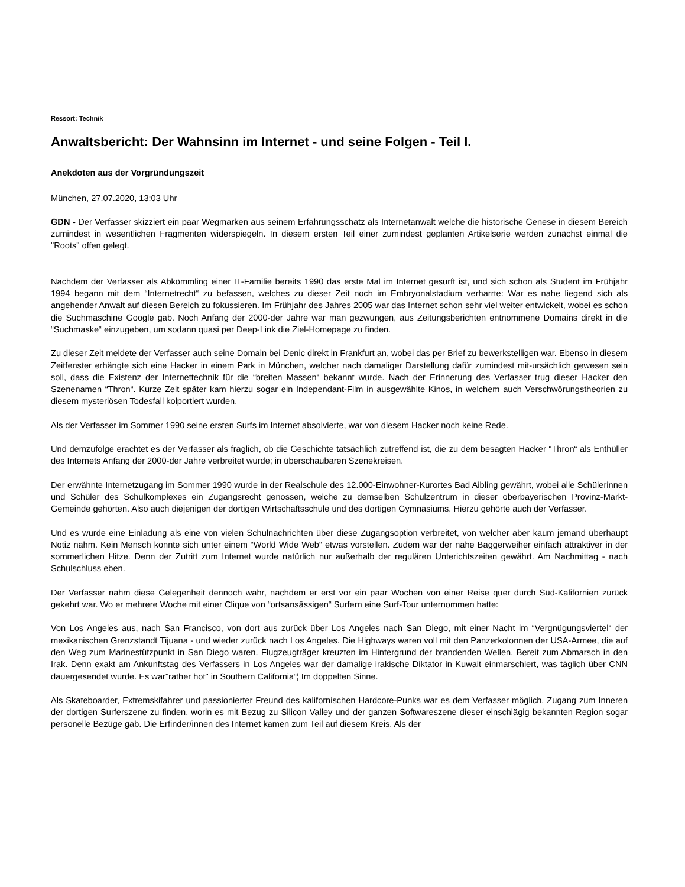Ressort: Technik
Anwaltsbericht: Der Wahnsinn im Internet - und seine Folgen - Teil I.
Anekdoten aus der Vorgründungszeit
München, 27.07.2020, 13:03 Uhr
GDN - Der Verfasser skizziert ein paar Wegmarken aus seinem Erfahrungsschatz als Internetanwalt welche die historische Genese in diesem Bereich zumindest in wesentlichen Fragmenten widerspiegeln. In diesem ersten Teil einer zumindest geplanten Artikelserie werden zunächst einmal die "Roots" offen gelegt.
Nachdem der Verfasser als Abkömmling einer IT-Familie bereits 1990 das erste Mal im Internet gesurft ist, und sich schon als Student im Frühjahr 1994 begann mit dem “Internetrecht“ zu befassen, welches zu dieser Zeit noch im Embryonalstadium verharrte: War es nahe liegend sich als angehender Anwalt auf diesen Bereich zu fokussieren. Im Frühjahr des Jahres 2005 war das Internet schon sehr viel weiter entwickelt, wobei es schon die Suchmaschine Google gab. Noch Anfang der 2000-der Jahre war man gezwungen, aus Zeitungsberichten entnommene Domains direkt in die “Suchmaske“ einzugeben, um sodann quasi per Deep-Link die Ziel-Homepage zu finden.
Zu dieser Zeit meldete der Verfasser auch seine Domain bei Denic direkt in Frankfurt an, wobei das per Brief zu bewerkstelligen war. Ebenso in diesem Zeitfenster erhängte sich eine Hacker in einem Park in München, welcher nach damaliger Darstellung dafür zumindest mit-ursächlich gewesen sein soll, dass die Existenz der Internettechnik für die “breiten Massen“ bekannt wurde. Nach der Erinnerung des Verfasser trug dieser Hacker den Szenenamen “Thron“. Kurze Zeit später kam hierzu sogar ein Independant-Film in ausgewählte Kinos, in welchem auch Verschwörungstheorien zu diesem mysteriösen Todesfall kolportiert wurden.
Als der Verfasser im Sommer 1990 seine ersten Surfs im Internet absolvierte, war von diesem Hacker noch keine Rede.
Und demzufolge erachtet es der Verfasser als fraglich, ob die Geschichte tatsächlich zutreffend ist, die zu dem besagten Hacker “Thron“ als Enthüller des Internets Anfang der 2000-der Jahre verbreitet wurde; in überschaubaren Szenekreisen.
Der erwähnte Internetzugang im Sommer 1990 wurde in der Realschule des 12.000-Einwohner-Kurortes Bad Aibling gewährt, wobei alle Schülerinnen und Schüler des Schulkomplexes ein Zugangsrecht genossen, welche zu demselben Schulzentrum in dieser oberbayerischen Provinz-Markt-Gemeinde gehörten. Also auch diejenigen der dortigen Wirtschaftsschule und des dortigen Gymnasiums. Hierzu gehörte auch der Verfasser.
Und es wurde eine Einladung als eine von vielen Schulnachrichten über diese Zugangsoption verbreitet, von welcher aber kaum jemand überhaupt Notiz nahm. Kein Mensch konnte sich unter einem “World Wide Web“ etwas vorstellen. Zudem war der nahe Baggerweiher einfach attraktiver in der sommerlichen Hitze. Denn der Zutritt zum Internet wurde natürlich nur außerhalb der regulären Unterichtszeiten gewährt. Am Nachmittag - nach Schulschluss eben.
Der Verfasser nahm diese Gelegenheit dennoch wahr, nachdem er erst vor ein paar Wochen von einer Reise quer durch Süd-Kalifornien zurück gekehrt war. Wo er mehrere Woche mit einer Clique von “ortsansässigen“ Surfern eine Surf-Tour unternommen hatte:
Von Los Angeles aus, nach San Francisco, von dort aus zurück über Los Angeles nach San Diego, mit einer Nacht im “Vergnügungsviertel“ der mexikanischen Grenzstandt Tijuana - und wieder zurück nach Los Angeles. Die Highways waren voll mit den Panzerkolonnen der USA-Armee, die auf den Weg zum Marinestützpunkt in San Diego waren. Flugzeugträger kreuzten im Hintergrund der brandenden Wellen. Bereit zum Abmarsch in den Irak. Denn exakt am Ankunftstag des Verfassers in Los Angeles war der damalige irakische Diktator in Kuwait einmarschiert, was täglich über CNN dauergesendet wurde. Es war"rather hot" in Southern California“¦ Im doppelten Sinne.
Als Skateboarder, Extremskifahrer und passionierter Freund des kalifornischen Hardcore-Punks war es dem Verfasser möglich, Zugang zum Inneren der dortigen Surferszene zu finden, worin es mit Bezug zu Silicon Valley und der ganzen Softwareszene dieser einschlägig bekannten Region sogar personelle Bezüge gab. Die Erfinder/innen des Internet kamen zum Teil auf diesem Kreis. Als der